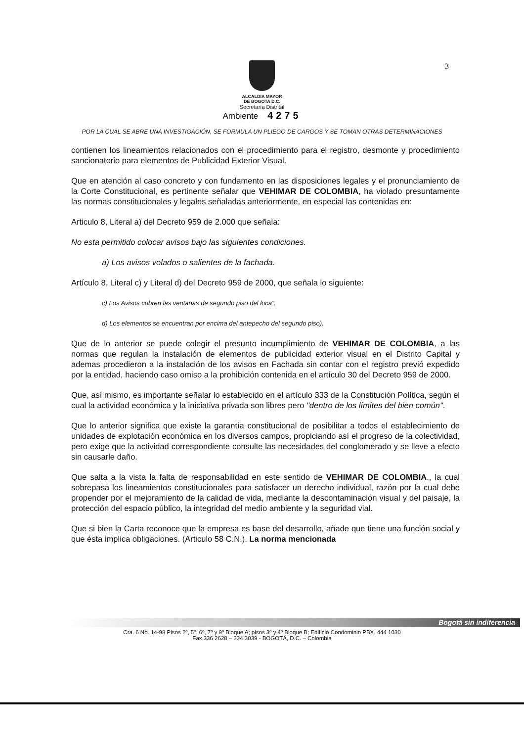3
ALCALDIA MAYOR
DE BOGOTA D.C.
Secretaría Distrital
Ambiente 4275
POR LA CUAL SE ABRE UNA INVESTIGACIÓN, SE FORMULA UN PLIEGO DE CARGOS Y SE TOMAN OTRAS DETERMINACIONES
contienen los lineamientos relacionados con el procedimiento para el registro, desmonte y procedimiento sancionatorio para elementos de Publicidad Exterior Visual.
Que en atención al caso concreto y con fundamento en las disposiciones legales y el pronunciamiento de la Corte Constitucional, es pertinente señalar que VEHIMAR DE COLOMBIA, ha violado presuntamente las normas constitucionales y legales señaladas anteriormente, en especial las contenidas en:
Articulo 8, Literal a) del Decreto 959 de 2.000 que señala:
No esta permitido colocar avisos bajo las siguientes condiciones.
a) Los avisos volados o salientes de la fachada.
Artículo 8, Literal c) y Literal d) del Decreto 959 de 2000, que señala lo siguiente:
c) Los Avisos cubren las ventanas de segundo piso del loca".
d) Los elementos se encuentran por encima del antepecho del segundo piso).
Que de lo anterior se puede colegir el presunto incumplimiento de VEHIMAR DE COLOMBIA, a las normas que regulan la instalación de elementos de publicidad exterior visual en el Distrito Capital y ademas procedieron a la instalación de los avisos en Fachada sin contar con el registro previó expedido por la entidad, haciendo caso omiso a la prohibición contenida en el artículo 30 del Decreto 959 de 2000.
Que, así mismo, es importante señalar lo establecido en el artículo 333 de la Constitución Política, según el cual la actividad económica y la iniciativa privada son libres pero "dentro de los límites del bien común".
Que lo anterior significa que existe la garantía constitucional de posibilitar a todos el establecimiento de unidades de explotación económica en los diversos campos, propiciando así el progreso de la colectividad, pero exige que la actividad correspondiente consulte las necesidades del conglomerado y se lleve a efecto sin causarle daño.
Que salta a la vista la falta de responsabilidad en este sentido de VEHIMAR DE COLOMBIA., la cual sobrepasa los lineamientos constitucionales para satisfacer un derecho individual, razón por la cual debe propender por el mejoramiento de la calidad de vida, mediante la descontaminación visual y del paisaje, la protección del espacio público, la integridad del medio ambiente y la seguridad vial.
Que si bien la Carta reconoce que la empresa es base del desarrollo, añade que tiene una función social y que ésta implica obligaciones. (Articulo 58 C.N.). La norma mencionada
Bogotá sin indiferencia
Cra. 6 No. 14-98 Pisos 2º, 5º, 6º, 7º y 9º Bloque A; pisos 3º y 4º Bloque B; Edificio Condominio PBX. 444 1030
Fax 336 2628 – 334 3039 - BOGOTÁ, D.C. – Colombia